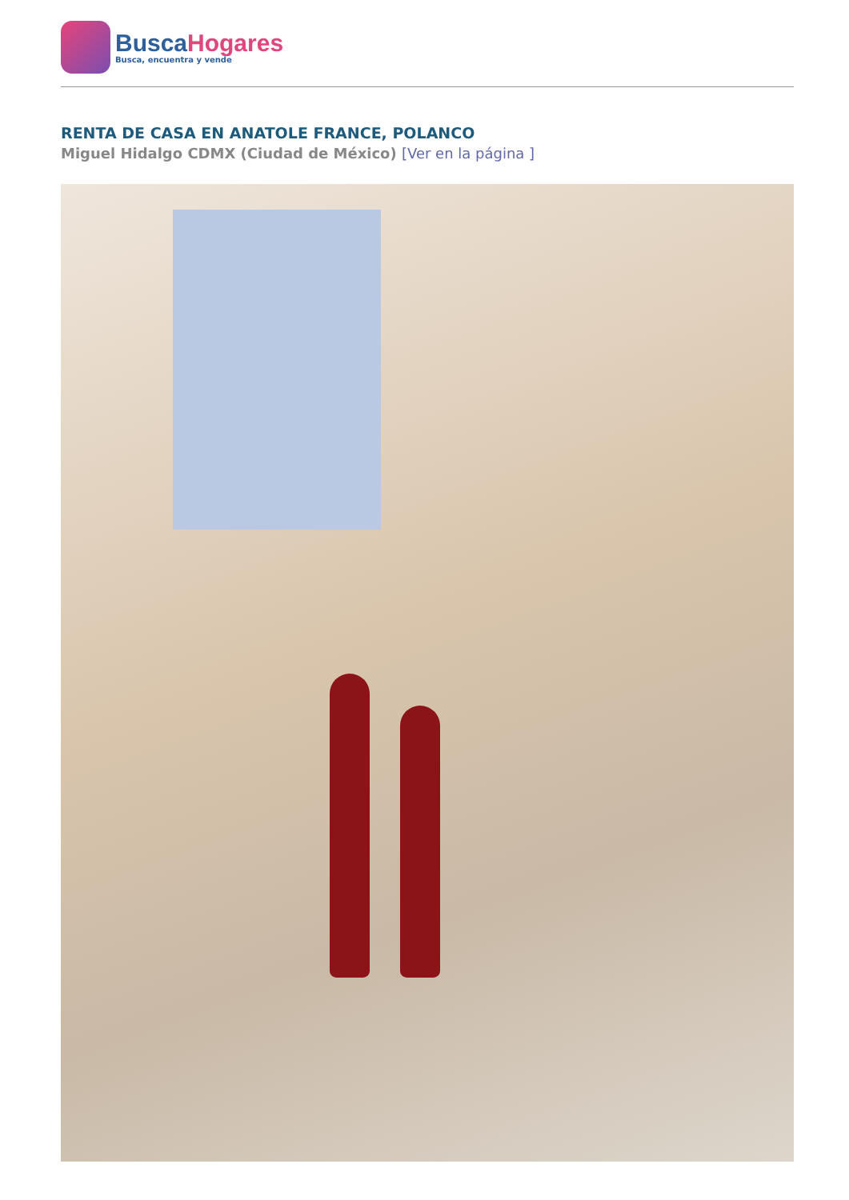BuscaHogares
Busca, encuentra y vende
RENTA DE CASA EN ANATOLE FRANCE, POLANCO
Miguel Hidalgo CDMX (Ciudad de México) [Ver en la página ]